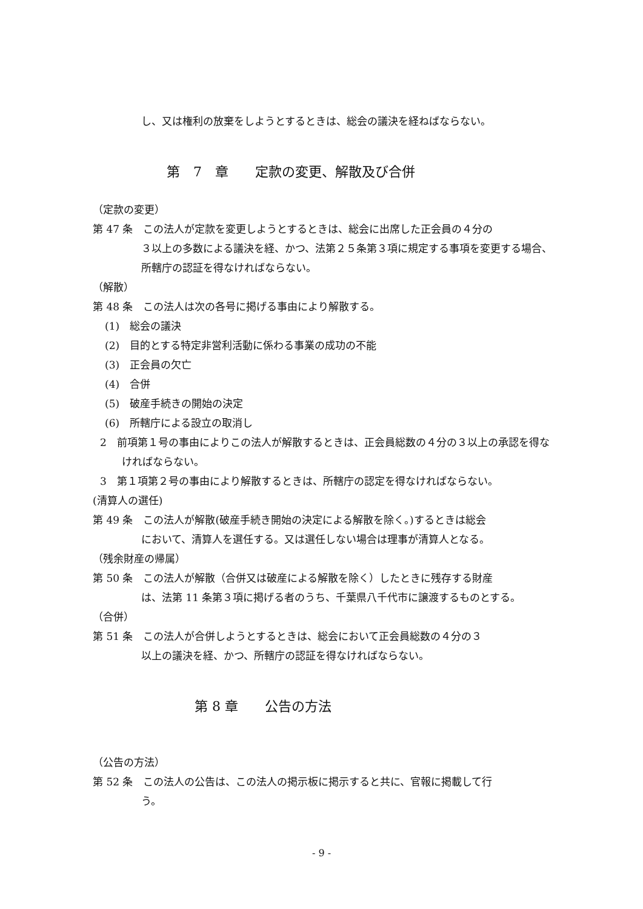し、又は権利の放棄をしようとするときは、総会の議決を経ねばならない。
第　7　章　　定款の変更、解散及び合併
（定款の変更）
第 47 条　この法人が定款を変更しようとするときは、総会に出席した正会員の４分の
３以上の多数による議決を経、かつ、法第２５条第３項に規定する事項を変更する場合、所轄庁の認証を得なければならない。
（解散）
第 48 条　この法人は次の各号に掲げる事由により解散する。
(1)　総会の議決
(2)　目的とする特定非営利活動に係わる事業の成功の不能
(3)　正会員の欠亡
(4)　合併
(5)　破産手続きの開始の決定
(6)　所轄庁による設立の取消し
2　前項第１号の事由によりこの法人が解散するときは、正会員総数の４分の３以上の承認を得なければならない。
3　第１項第２号の事由により解散するときは、所轄庁の認定を得なければならない。
(清算人の選任)
第 49 条　この法人が解散(破産手続き開始の決定による解散を除く。)するときは総会
において、清算人を選任する。又は選任しない場合は理事が清算人となる。
（残余財産の帰属）
第 50 条　この法人が解散（合併又は破産による解散を除く）したときに残存する財産
は、法第 11 条第３項に掲げる者のうち、千葉県八千代市に譲渡するものとする。
（合併）
第 51 条　この法人が合併しようとするときは、総会において正会員総数の４分の３
以上の議決を経、かつ、所轄庁の認証を得なければならない。
第 8 章　　公告の方法
（公告の方法）
第 52 条　この法人の公告は、この法人の掲示板に掲示すると共に、官報に掲載して行
う。
- 9 -